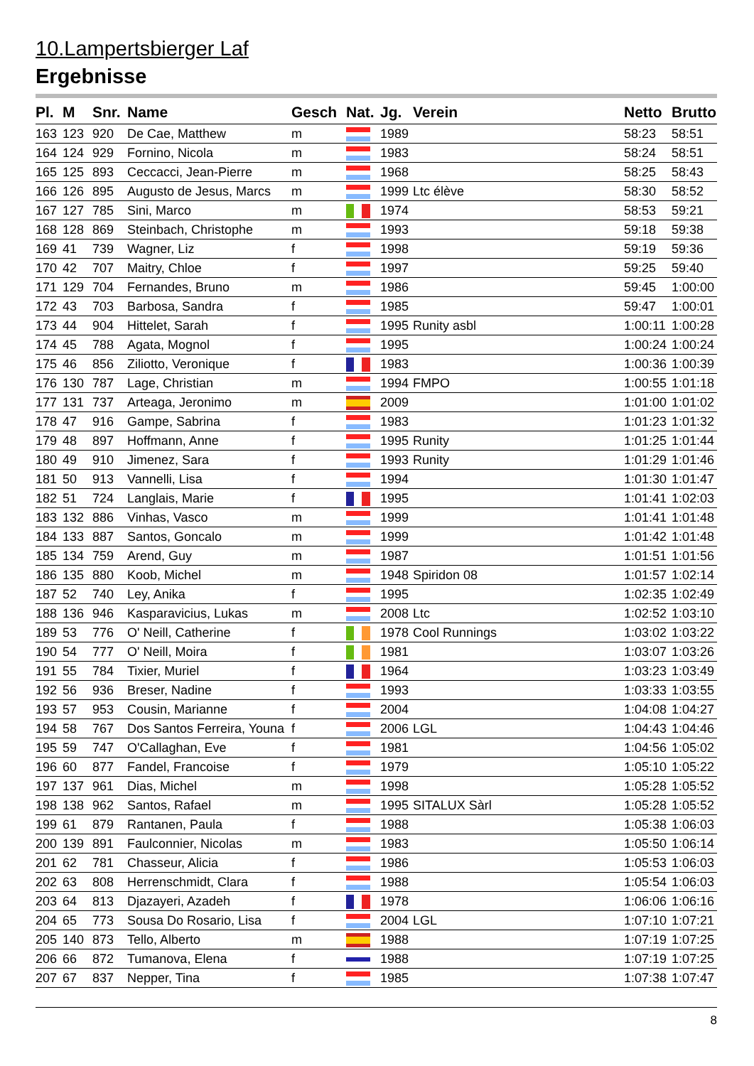10.Lampertsbierger Laf
Ergebnisse
| Pl. | M | Snr. | Name | Gesch | Nat. | Jg. | Verein | Netto | Brutto |
| --- | --- | --- | --- | --- | --- | --- | --- | --- | --- |
| 163 | 123 | 920 | De Cae, Matthew | m | | 1989 | | 58:23 | 58:51 |
| 164 | 124 | 929 | Fornino, Nicola | m | | 1983 | | 58:24 | 58:51 |
| 165 | 125 | 893 | Ceccacci, Jean-Pierre | m | | 1968 | | 58:25 | 58:43 |
| 166 | 126 | 895 | Augusto de Jesus, Marcs | m | | 1999 | Ltc élève | 58:30 | 58:52 |
| 167 | 127 | 785 | Sini, Marco | m | | 1974 | | 58:53 | 59:21 |
| 168 | 128 | 869 | Steinbach, Christophe | m | | 1993 | | 59:18 | 59:38 |
| 169 | 41 | 739 | Wagner, Liz | f | | 1998 | | 59:19 | 59:36 |
| 170 | 42 | 707 | Maitry, Chloe | f | | 1997 | | 59:25 | 59:40 |
| 171 | 129 | 704 | Fernandes, Bruno | m | | 1986 | | 59:45 | 1:00:00 |
| 172 | 43 | 703 | Barbosa, Sandra | f | | 1985 | | 59:47 | 1:00:01 |
| 173 | 44 | 904 | Hittelet, Sarah | f | | 1995 | Runity asbl | 1:00:11 | 1:00:28 |
| 174 | 45 | 788 | Agata, Mognol | f | | 1995 | | 1:00:24 | 1:00:24 |
| 175 | 46 | 856 | Ziliotto, Veronique | f | | 1983 | | 1:00:36 | 1:00:39 |
| 176 | 130 | 787 | Lage, Christian | m | | 1994 | FMPO | 1:00:55 | 1:01:18 |
| 177 | 131 | 737 | Arteaga, Jeronimo | m | | 2009 | | 1:01:00 | 1:01:02 |
| 178 | 47 | 916 | Gampe, Sabrina | f | | 1983 | | 1:01:23 | 1:01:32 |
| 179 | 48 | 897 | Hoffmann, Anne | f | | 1995 | Runity | 1:01:25 | 1:01:44 |
| 180 | 49 | 910 | Jimenez, Sara | f | | 1993 | Runity | 1:01:29 | 1:01:46 |
| 181 | 50 | 913 | Vannelli, Lisa | f | | 1994 | | 1:01:30 | 1:01:47 |
| 182 | 51 | 724 | Langlais, Marie | f | | 1995 | | 1:01:41 | 1:02:03 |
| 183 | 132 | 886 | Vinhas, Vasco | m | | 1999 | | 1:01:41 | 1:01:48 |
| 184 | 133 | 887 | Santos, Goncalo | m | | 1999 | | 1:01:42 | 1:01:48 |
| 185 | 134 | 759 | Arend, Guy | m | | 1987 | | 1:01:51 | 1:01:56 |
| 186 | 135 | 880 | Koob, Michel | m | | 1948 | Spiridon 08 | 1:01:57 | 1:02:14 |
| 187 | 52 | 740 | Ley, Anika | f | | 1995 | | 1:02:35 | 1:02:49 |
| 188 | 136 | 946 | Kasparavicius, Lukas | m | | 2008 | Ltc | 1:02:52 | 1:03:10 |
| 189 | 53 | 776 | O' Neill, Catherine | f | | 1978 | Cool Runnings | 1:03:02 | 1:03:22 |
| 190 | 54 | 777 | O' Neill, Moira | f | | 1981 | | 1:03:07 | 1:03:26 |
| 191 | 55 | 784 | Tixier, Muriel | f | | 1964 | | 1:03:23 | 1:03:49 |
| 192 | 56 | 936 | Breser, Nadine | f | | 1993 | | 1:03:33 | 1:03:55 |
| 193 | 57 | 953 | Cousin, Marianne | f | | 2004 | | 1:04:08 | 1:04:27 |
| 194 | 58 | 767 | Dos Santos Ferreira, Youna | f | | 2006 | LGL | 1:04:43 | 1:04:46 |
| 195 | 59 | 747 | O'Callaghan, Eve | f | | 1981 | | 1:04:56 | 1:05:02 |
| 196 | 60 | 877 | Fandel, Francoise | f | | 1979 | | 1:05:10 | 1:05:22 |
| 197 | 137 | 961 | Dias, Michel | m | | 1998 | | 1:05:28 | 1:05:52 |
| 198 | 138 | 962 | Santos, Rafael | m | | 1995 | SITALUX Sàrl | 1:05:28 | 1:05:52 |
| 199 | 61 | 879 | Rantanen, Paula | f | | 1988 | | 1:05:38 | 1:06:03 |
| 200 | 139 | 891 | Faulconnier, Nicolas | m | | 1983 | | 1:05:50 | 1:06:14 |
| 201 | 62 | 781 | Chasseur, Alicia | f | | 1986 | | 1:05:53 | 1:06:03 |
| 202 | 63 | 808 | Herrenschmidt, Clara | f | | 1988 | | 1:05:54 | 1:06:03 |
| 203 | 64 | 813 | Djazayeri, Azadeh | f | | 1978 | | 1:06:06 | 1:06:16 |
| 204 | 65 | 773 | Sousa Do Rosario, Lisa | f | | 2004 | LGL | 1:07:10 | 1:07:21 |
| 205 | 140 | 873 | Tello, Alberto | m | | 1988 | | 1:07:19 | 1:07:25 |
| 206 | 66 | 872 | Tumanova, Elena | f | | 1988 | | 1:07:19 | 1:07:25 |
| 207 | 67 | 837 | Nepper, Tina | f | | 1985 | | 1:07:38 | 1:07:47 |
8